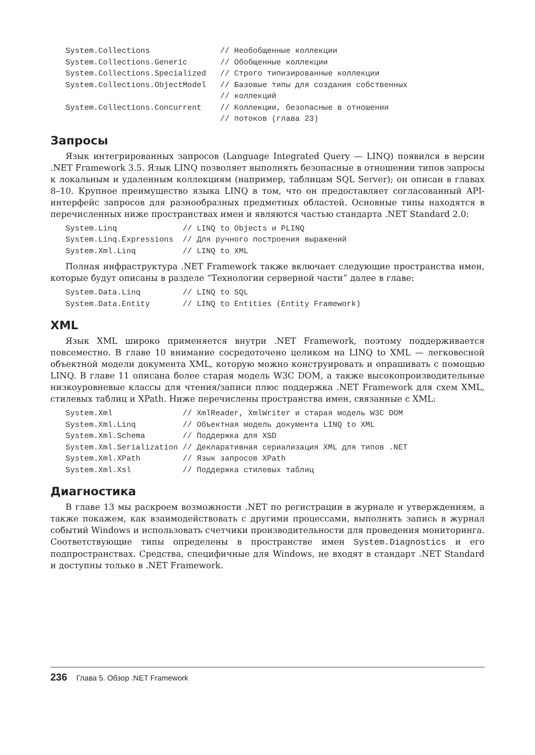System.Collections               // Необобщенные коллекции
System.Collections.Generic       // Обобщенные коллекции
System.Collections.Specialized   // Строго типизированные коллекции
System.Collections.ObjectModel   // Базовые типы для создания собственных
                                 // коллекций
System.Collections.Concurrent    // Коллекции, безопасные в отношении
                                 // потоков (глава 23)
Запросы
Язык интегрированных запросов (Language Integrated Query — LINQ) появился в версии .NET Framework 3.5. Язык LINQ позволяет выполнять безопасные в отношении типов запросы к локальным и удаленным коллекциям (например, таблицам SQL Server); он описан в главах 8–10. Крупное преимущество языка LINQ в том, что он предоставляет согласованный API-интерфейс запросов для разнообразных предметных областей. Основные типы находятся в перечисленных ниже пространствах имен и являются частью стандарта .NET Standard 2.0:
System.Linq              // LINQ to Objects и PLINQ
System.Linq.Expressions  // Для ручного построения выражений
System.Xml.Linq          // LINQ to XML
Полная инфраструктура .NET Framework также включает следующие пространства имен, которые будут описаны в разделе “Технологии серверной части” далее в главе:
System.Data.Linq         // LINQ to SQL
System.Data.Entity       // LINQ to Entities (Entity Framework)
XML
Язык XML широко применяется внутри .NET Framework, поэтому поддерживается повсеместно. В главе 10 внимание сосредоточено целиком на LINQ to XML — легковесной объектной модели документа XML, которую можно конструировать и опрашивать с помощью LINQ. В главе 11 описана более старая модель W3C DOM, а также высокопроизводительные низкоуровневые классы для чтения/записи плюс поддержка .NET Framework для схем XML, стилевых таблиц и XPath. Ниже перечислены пространства имен, связанные с XML:
System.Xml               // XmlReader, XmlWriter и старая модель W3C DOM
System.Xml.Linq          // Объектная модель документа LINQ to XML
System.Xml.Schema        // Поддержка для XSD
System.Xml.Serialization // Декларативная сериализация XML для типов .NET
System.Xml.XPath         // Язык запросов XPath
System.Xml.Xsl           // Поддержка стилевых таблиц
Диагностика
В главе 13 мы раскроем возможности .NET по регистрации в журнале и утверждениям, а также покажем, как взаимодействовать с другими процессами, выполнять запись в журнал событий Windows и использовать счетчики производительности для проведения мониторинга. Соответствующие типы определены в пространстве имен System.Diagnostics и его подпространствах. Средства, специфичные для Windows, не входят в стандарт .NET Standard и доступны только в .NET Framework.
236 Глава 5. Обзор .NET Framework